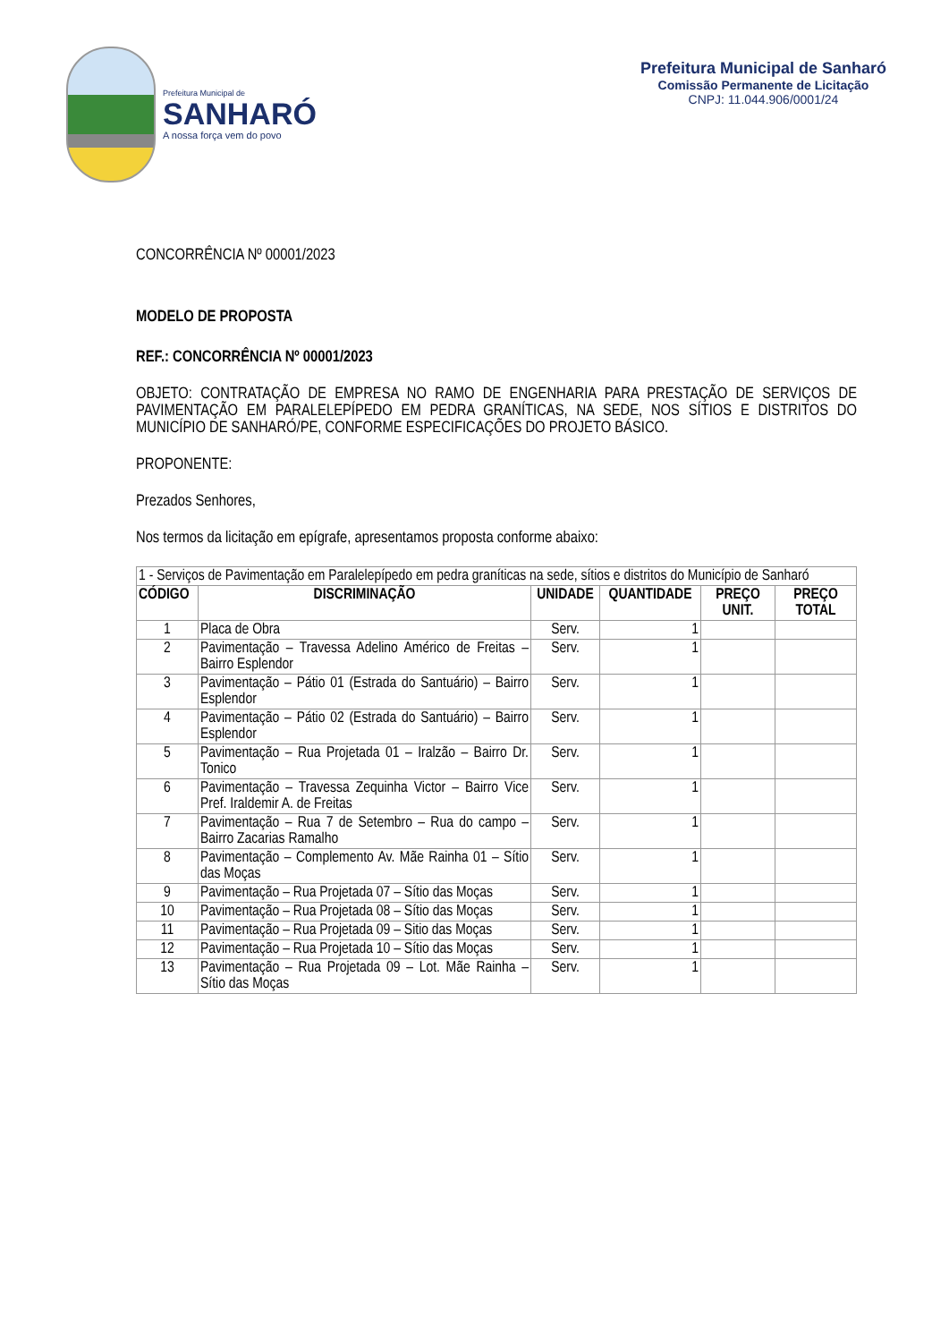Prefeitura Municipal de
SANHARÓ
A nossa força vem do povo
Prefeitura Municipal de Sanharó
Comissão Permanente de Licitação
CNPJ: 11.044.906/0001/24
CONCORRÊNCIA Nº 00001/2023
MODELO DE PROPOSTA
REF.: CONCORRÊNCIA Nº 00001/2023
OBJETO: CONTRATAÇÃO DE EMPRESA NO RAMO DE ENGENHARIA PARA PRESTAÇÃO DE SERVIÇOS DE PAVIMENTAÇÃO EM PARALELEPÍPEDO EM PEDRA GRANÍTICAS, NA SEDE, NOS SÍTIOS E DISTRITOS DO MUNICÍPIO DE SANHARÓ/PE, CONFORME ESPECIFICAÇÕES DO PROJETO BÁSICO.
PROPONENTE:
Prezados Senhores,
Nos termos da licitação em epígrafe, apresentamos proposta conforme abaixo:
| 1 - Serviços de Pavimentação em Paralelepípedo em pedra graníticas na sede, sítios e distritos do Município de Sanharó | | | | | |
| CÓDIGO | DISCRIMINAÇÃO | UNIDADE | QUANTIDADE | PREÇO UNIT. | PREÇO TOTAL |
| 1 | Placa de Obra | Serv. | 1 | | |
| 2 | Pavimentação – Travessa Adelino Américo de Freitas – Bairro Esplendor | Serv. | 1 | | |
| 3 | Pavimentação – Pátio 01 (Estrada do Santuário) – Bairro Esplendor | Serv. | 1 | | |
| 4 | Pavimentação – Pátio 02 (Estrada do Santuário) – Bairro Esplendor | Serv. | 1 | | |
| 5 | Pavimentação – Rua Projetada 01 – Iralzão – Bairro Dr. Tonico | Serv. | 1 | | |
| 6 | Pavimentação – Travessa Zequinha Victor – Bairro Vice Pref. Iraldemir A. de Freitas | Serv. | 1 | | |
| 7 | Pavimentação – Rua 7 de Setembro – Rua do campo – Bairro Zacarias Ramalho | Serv. | 1 | | |
| 8 | Pavimentação – Complemento Av. Mãe Rainha 01 – Sítio das Moças | Serv. | 1 | | |
| 9 | Pavimentação – Rua Projetada 07 – Sítio das Moças | Serv. | 1 | | |
| 10 | Pavimentação – Rua Projetada 08 – Sítio das Moças | Serv. | 1 | | |
| 11 | Pavimentação – Rua Projetada 09 – Sitio das Moças | Serv. | 1 | | |
| 12 | Pavimentação – Rua Projetada 10 – Sítio das Moças | Serv. | 1 | | |
| 13 | Pavimentação – Rua Projetada 09 – Lot. Mãe Rainha – Sítio das Moças | Serv. | 1 | | |